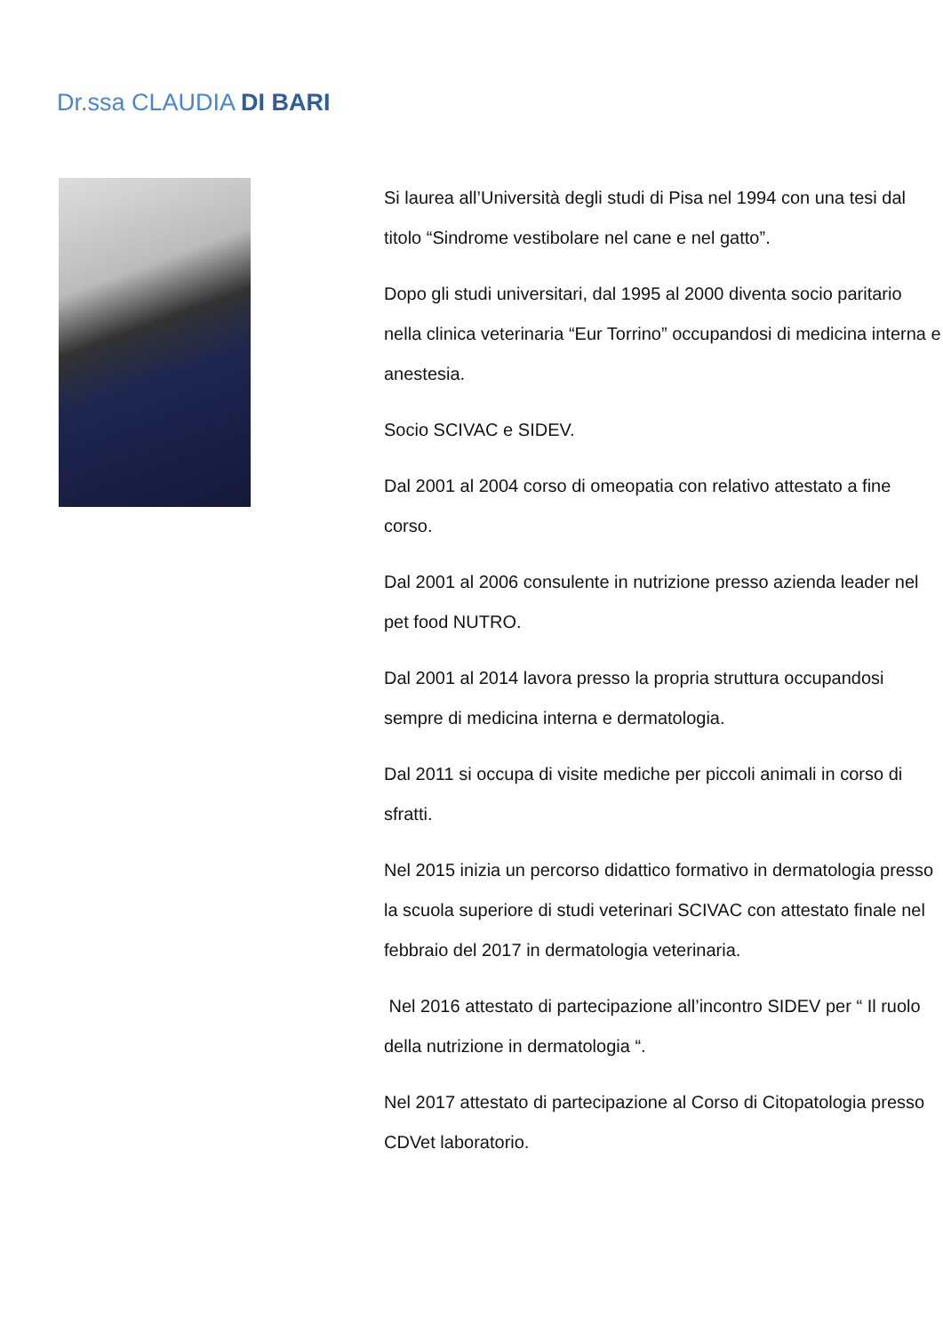Dr.ssa CLAUDIA DI BARI
Si laurea all’Università degli studi di Pisa nel 1994 con una tesi dal titolo “Sindrome vestibolare nel cane e nel gatto”.
Dopo gli studi universitari, dal 1995 al 2000 diventa socio paritario nella clinica veterinaria “Eur Torrino” occupandosi di medicina interna e anestesia.
Socio SCIVAC e SIDEV.
Dal 2001 al 2004 corso di omeopatia con relativo attestato a fine corso.
Dal 2001 al 2006 consulente in nutrizione presso azienda leader nel pet food NUTRO.
Dal 2001 al 2014 lavora presso la propria struttura occupandosi sempre di medicina interna e dermatologia.
Dal 2011 si occupa di visite mediche per piccoli animali in corso di sfratti.
Nel 2015 inizia un percorso didattico formativo in dermatologia presso la scuola superiore di studi veterinari SCIVAC con attestato finale nel febbraio del 2017 in dermatologia veterinaria.
Nel 2016 attestato di partecipazione all’incontro SIDEV per “ Il ruolo della nutrizione in dermatologia “.
Nel 2017 attestato di partecipazione al Corso di Citopatologia presso CDVet laboratorio.